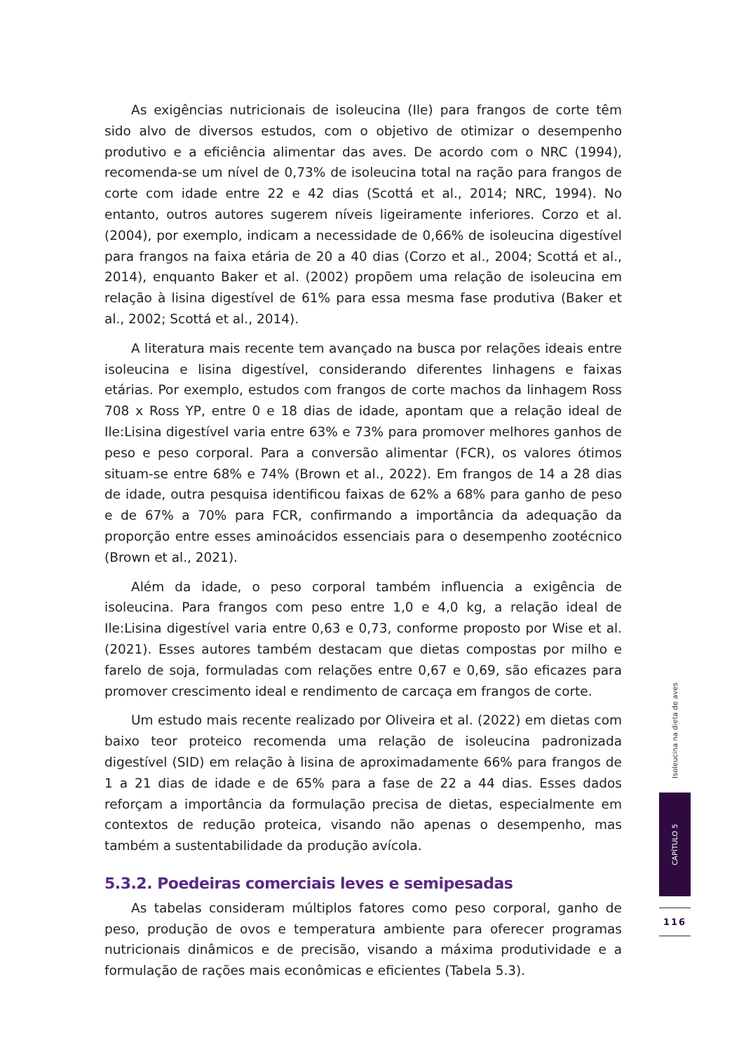As exigências nutricionais de isoleucina (Ile) para frangos de corte têm sido alvo de diversos estudos, com o objetivo de otimizar o desempenho produtivo e a eficiência alimentar das aves. De acordo com o NRC (1994), recomenda-se um nível de 0,73% de isoleucina total na ração para frangos de corte com idade entre 22 e 42 dias (Scottá et al., 2014; NRC, 1994). No entanto, outros autores sugerem níveis ligeiramente inferiores. Corzo et al. (2004), por exemplo, indicam a necessidade de 0,66% de isoleucina digestível para frangos na faixa etária de 20 a 40 dias (Corzo et al., 2004; Scottá et al., 2014), enquanto Baker et al. (2002) propõem uma relação de isoleucina em relação à lisina digestível de 61% para essa mesma fase produtiva (Baker et al., 2002; Scottá et al., 2014).
A literatura mais recente tem avançado na busca por relações ideais entre isoleucina e lisina digestível, considerando diferentes linhagens e faixas etárias. Por exemplo, estudos com frangos de corte machos da linhagem Ross 708 x Ross YP, entre 0 e 18 dias de idade, apontam que a relação ideal de Ile:Lisina digestível varia entre 63% e 73% para promover melhores ganhos de peso e peso corporal. Para a conversão alimentar (FCR), os valores ótimos situam-se entre 68% e 74% (Brown et al., 2022). Em frangos de 14 a 28 dias de idade, outra pesquisa identificou faixas de 62% a 68% para ganho de peso e de 67% a 70% para FCR, confirmando a importância da adequação da proporção entre esses aminoácidos essenciais para o desempenho zootécnico (Brown et al., 2021).
Além da idade, o peso corporal também influencia a exigência de isoleucina. Para frangos com peso entre 1,0 e 4,0 kg, a relação ideal de Ile:Lisina digestível varia entre 0,63 e 0,73, conforme proposto por Wise et al. (2021). Esses autores também destacam que dietas compostas por milho e farelo de soja, formuladas com relações entre 0,67 e 0,69, são eficazes para promover crescimento ideal e rendimento de carcaça em frangos de corte.
Um estudo mais recente realizado por Oliveira et al. (2022) em dietas com baixo teor proteico recomenda uma relação de isoleucina padronizada digestível (SID) em relação à lisina de aproximadamente 66% para frangos de 1 a 21 dias de idade e de 65% para a fase de 22 a 44 dias. Esses dados reforçam a importância da formulação precisa de dietas, especialmente em contextos de redução proteica, visando não apenas o desempenho, mas também a sustentabilidade da produção avícola.
5.3.2. Poedeiras comerciais leves e semipesadas
As tabelas consideram múltiplos fatores como peso corporal, ganho de peso, produção de ovos e temperatura ambiente para oferecer programas nutricionais dinâmicos e de precisão, visando a máxima produtividade e a formulação de rações mais econômicas e eficientes (Tabela 5.3).
Isoleucina na dieta de aves
CAPÍTULO 5
116